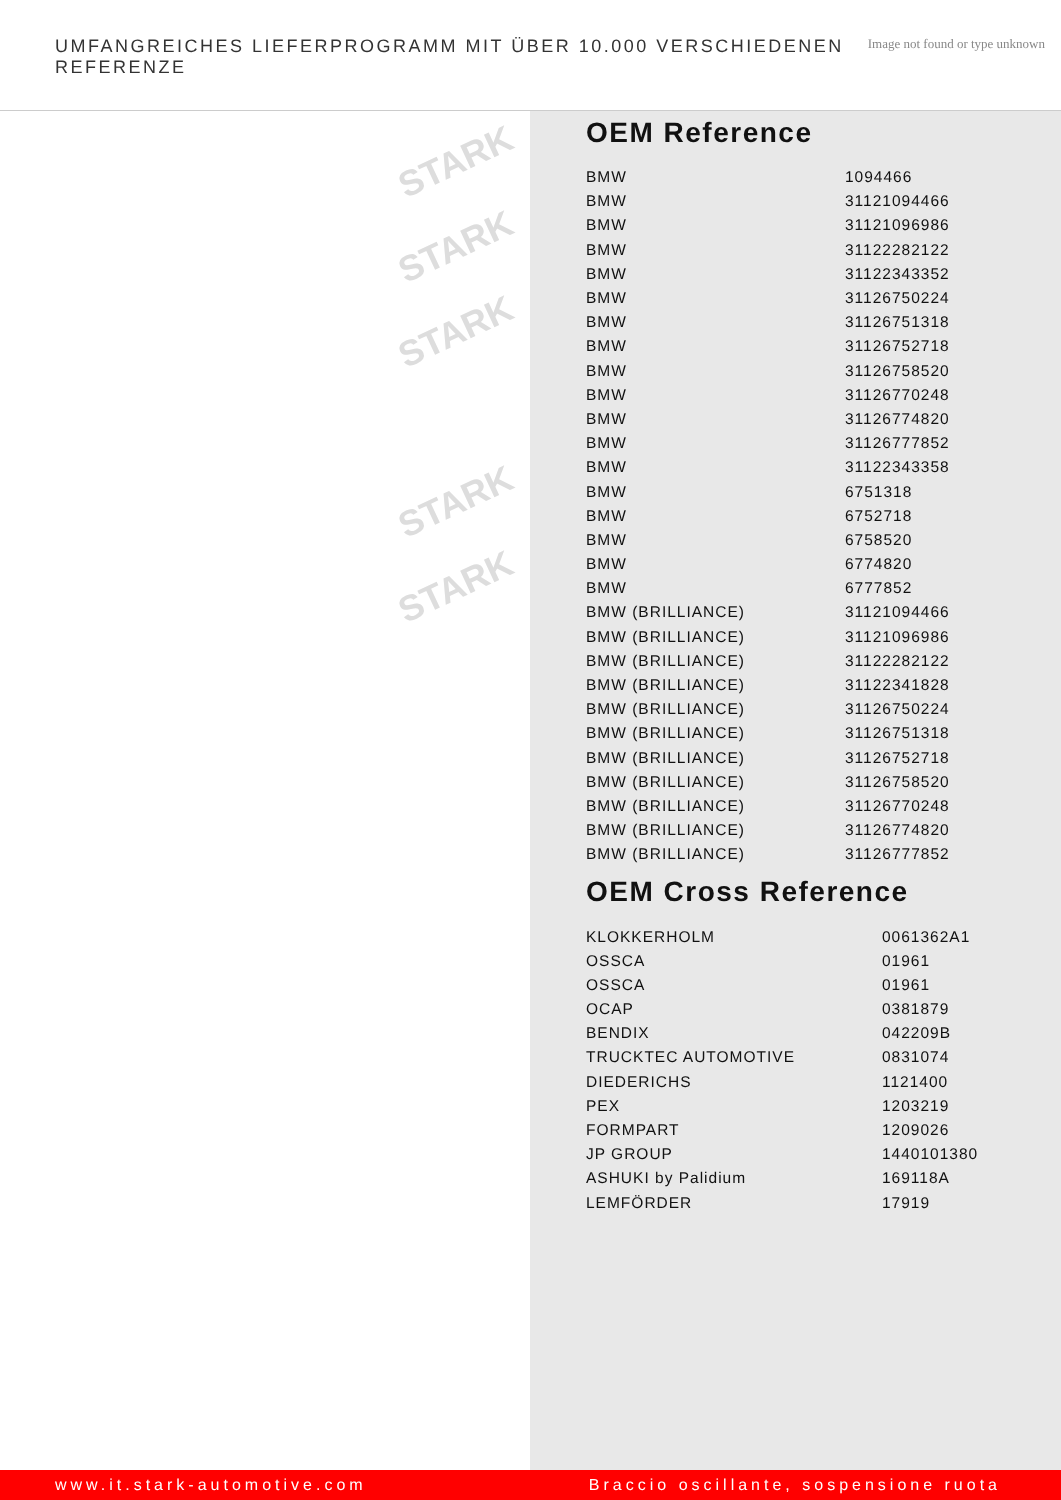UMFANGREICHES LIEFERPROGRAMM MIT ÜBER 10.000 VERSCHIEDENEN REFERENZE
Image not found or type unknown
STARK
STARK
STARK
STARK
STARK
OEM Reference
| BMW | 1094466 |
| BMW | 31121094466 |
| BMW | 31121096986 |
| BMW | 31122282122 |
| BMW | 31122343352 |
| BMW | 31126750224 |
| BMW | 31126751318 |
| BMW | 31126752718 |
| BMW | 31126758520 |
| BMW | 31126770248 |
| BMW | 31126774820 |
| BMW | 31126777852 |
| BMW | 31122343358 |
| BMW | 6751318 |
| BMW | 6752718 |
| BMW | 6758520 |
| BMW | 6774820 |
| BMW | 6777852 |
| BMW (BRILLIANCE) | 31121094466 |
| BMW (BRILLIANCE) | 31121096986 |
| BMW (BRILLIANCE) | 31122282122 |
| BMW (BRILLIANCE) | 31122341828 |
| BMW (BRILLIANCE) | 31126750224 |
| BMW (BRILLIANCE) | 31126751318 |
| BMW (BRILLIANCE) | 31126752718 |
| BMW (BRILLIANCE) | 31126758520 |
| BMW (BRILLIANCE) | 31126770248 |
| BMW (BRILLIANCE) | 31126774820 |
| BMW (BRILLIANCE) | 31126777852 |
OEM Cross Reference
| KLOKKERHOLM | 0061362A1 |
| OSSCA | 01961 |
| OSSCA | 01961 |
| OCAP | 0381879 |
| BENDIX | 042209B |
| TRUCKTEC AUTOMOTIVE | 0831074 |
| DIEDERICHS | 1121400 |
| PEX | 1203219 |
| FORMPART | 1209026 |
| JP GROUP | 1440101380 |
| ASHUKI by Palidium | 169118A |
| LEMFÖRDER | 17919 |
www.it.stark-automotive.com Braccio oscillante, sospensione ruota